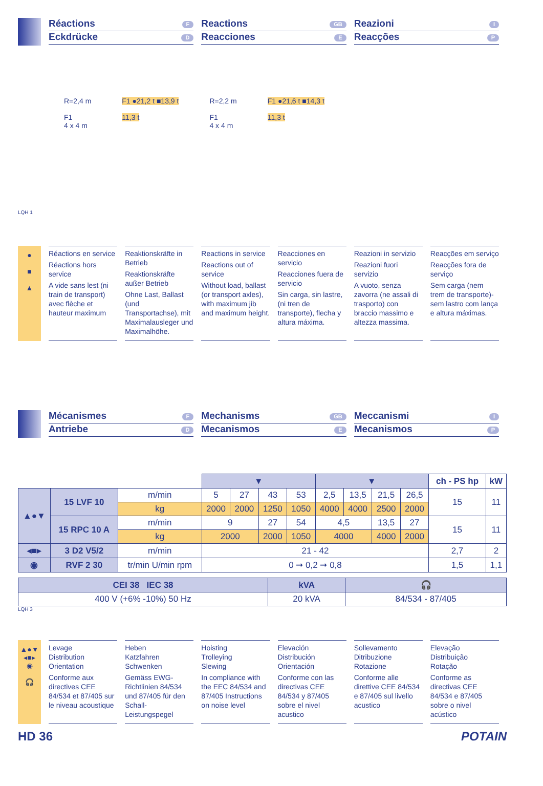Réactions F
Eckdrücke D
Reactions GB
Reacciones E
Reazioni I
Reacções P
R=2,4 m
F1
4 x 4 m
F1 ●21,2 t ■13,9 t
11,3 t
R=2,2 m
F1
4 x 4 m
F1 ●21,6 t ■14,3 t
11,3 t
LQH 1
●
■
▲
Réactions en service
Réactions hors service
A vide sans lest (ni train de transport) avec flèche et hauteur maximum
Reaktionskräfte in Betrieb
Reaktionskräfte außer Betrieb
Ohne Last, Ballast (und Transportachse), mit Maximalausleger und Maximalhöhe.
Reactions in service
Reactions out of service
Without load, ballast (or transport axles), with maximum jib and maximum height.
Reacciones en servicio
Reacciones fuera de servicio
Sin carga, sin lastre, (ni tren de transporte), flecha y altura máxima.
Reazioni in servizio
Reazioni fuori servizio
A vuoto, senza zavorra (ne assali di trasporto) con braccio massimo e altezza massima.
Reacções em serviço
Reacções fora de serviço
Sem carga (nem trem de transporte)- sem lastro com lança e altura máximas.
Mécanismes F
Antriebe D
Mechanisms GB
Mecanismos E
Meccanismi I
Mecanismos P
| | | | ▾ | | | | ▾ | | | | ch - PS hp | kW |
| --- | --- | --- | --- | --- | --- | --- | --- | --- | --- | --- | --- | --- |
| ▲●▼ | 15 LVF 10 | m/min | 5 | 27 | 43 | 53 | 2,5 | 13,5 | 21,5 | 26,5 | 15 | 11 |
| | | kg | 2000 | 2000 | 1250 | 1050 | 4000 | 4000 | 2500 | 2000 | | |
| | 15 RPC 10 A | m/min | 9 | | 27 | 54 | 4,5 | | 13,5 | 27 | 15 | 11 |
| | | kg | 2000 | | 2000 | 1050 | 4000 | | 4000 | 2000 | | |
| ◂■▸ | 3 D2 V5/2 | m/min | 21 - 42 | | | | | | | | 2,7 | 2 |
| ◉ | RVF 2 30 | tr/min U/min rpm | 0 ➞ 0,2 ➞ 0,8 | | | | | | | | 1,5 | 1,1 |
| CEI 38 IEC 38 | kVA | 🎧 |
| 400 V (+6% -10%) 50 Hz | 20 kVA | 84/534 - 87/405 |
LQH 3
▲●▼
◂■▸
◉
🎧
Levage
Distribution
Orientation
Conforme aux directives CEE 84/534 et 87/405 sur le niveau acoustique
Heben
Katzfahren
Schwenken
Gemäss EWG-Richtlinien 84/534 und 87/405 für den Schall-Leistungspegel
Hoisting
Trolleying
Slewing
In compliance with the EEC 84/534 and 87/405 Instructions on noise level
Elevación
Distribución
Orientación
Conforme con las directivas CEE 84/534 y 87/405 sobre el nivel acustico
Sollevamento
Ditribuzione
Rotazione
Conforme alle direttive CEE 84/534 e 87/405 sul livello acustico
Elevação
Distribuição
Rotação
Conforme as directivas CEE 84/534 e 87/405 sobre o nivel acústico
HD 36 POTAIN